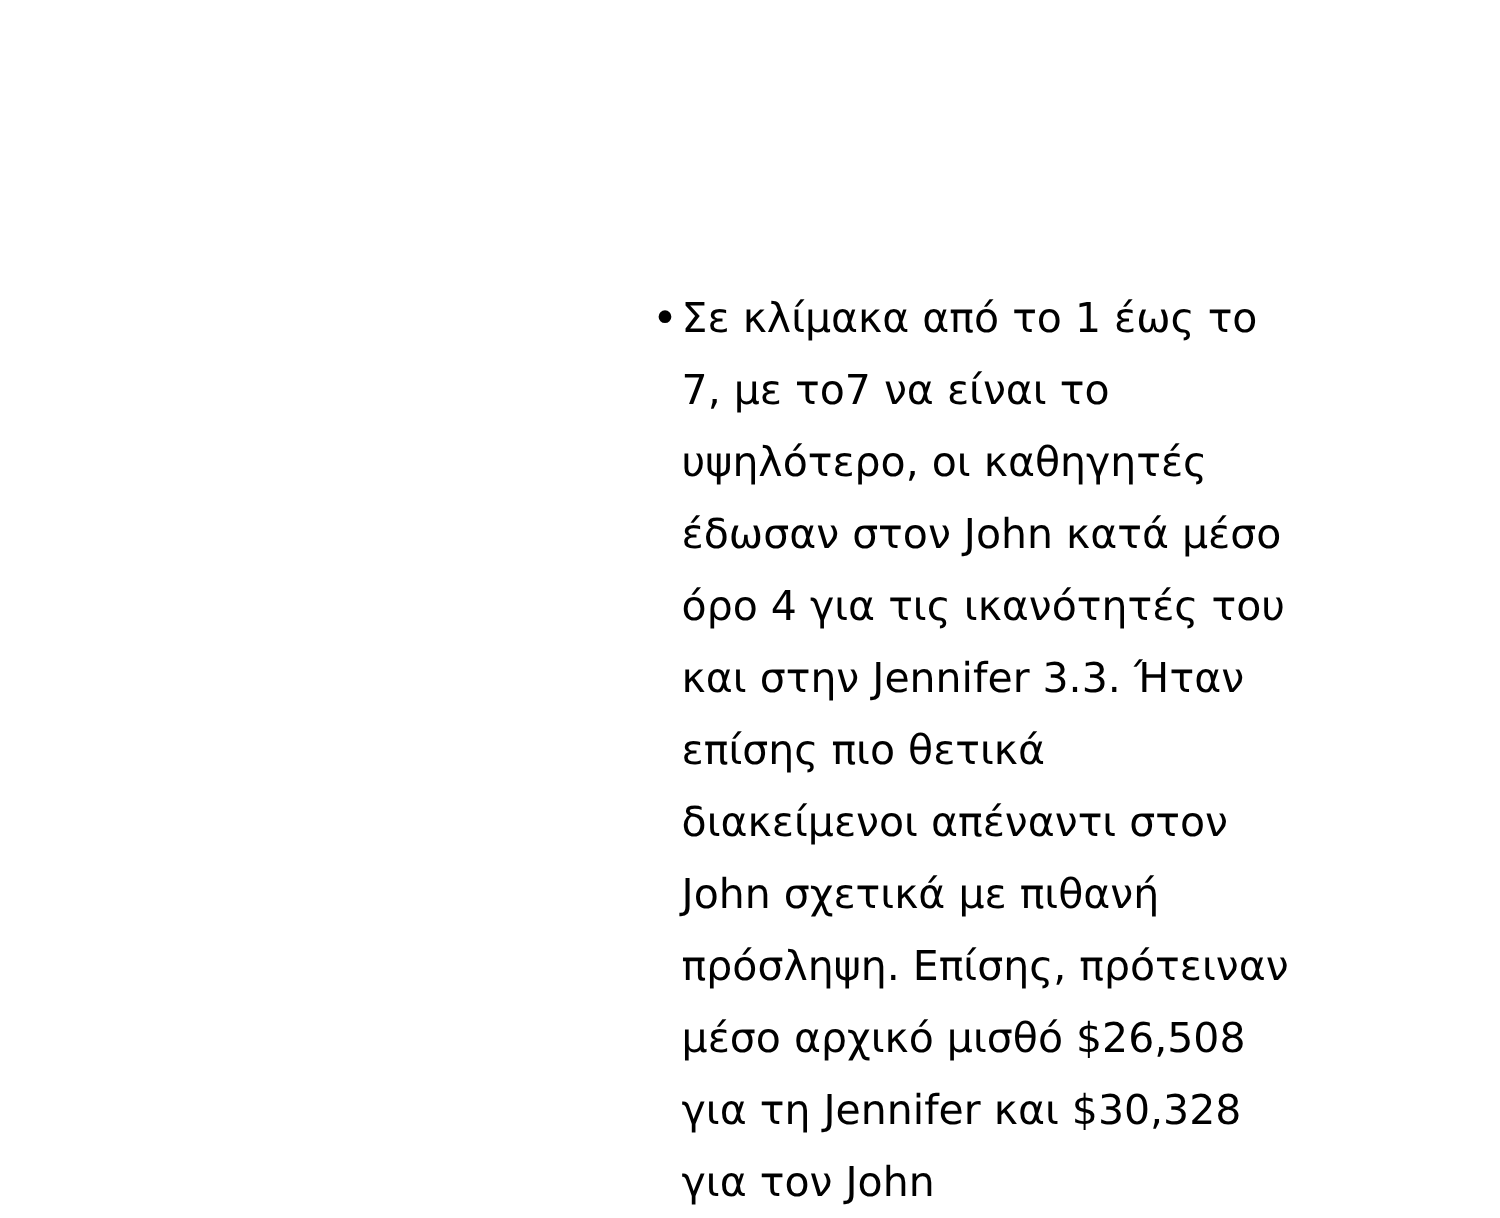• Σε κλίμακα από το 1 έως το 7, με το7 να είναι το υψηλότερο, οι καθηγητές έδωσαν στον John κατά μέσο όρο 4 για τις ικανότητές του και στην Jennifer 3.3. Ήταν επίσης πιο θετικά διακείμενοι απέναντι στον John σχετικά με πιθανή πρόσληψη. Επίσης, πρότειναν μέσο αρχικό μισθό $26,508 για τη Jennifer και $30,328 για τον John